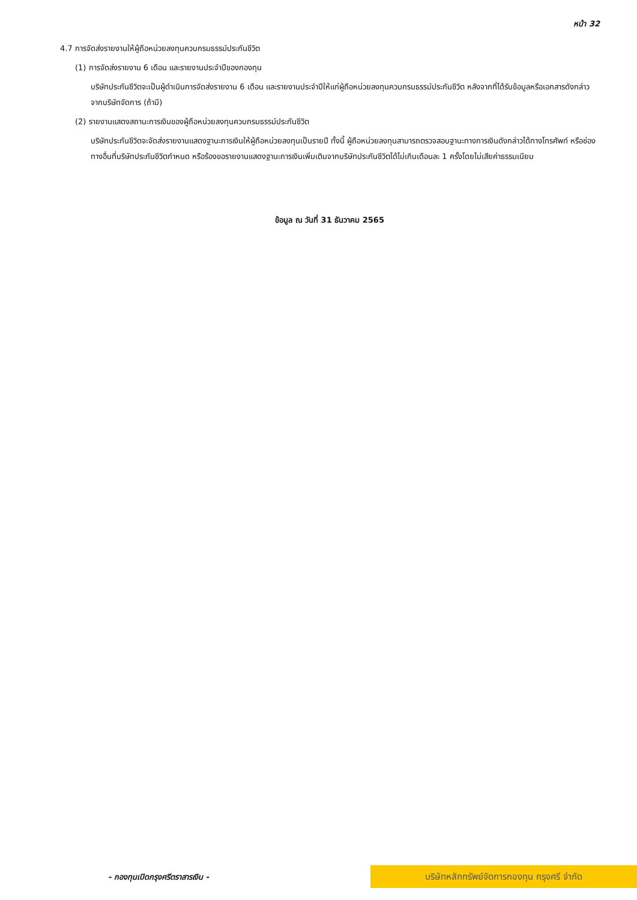หน้า 32
4.7 การจัดส่งรายงานให้ผู้ถือหน่วยลงทุนควบกรมธรรม์ประกันชีวิต
(1) การจัดส่งรายงาน 6 เดือน และรายงานประจำปีของกองทุน
บริษัทประกันชีวิตจะเป็นผู้ดำเนินการจัดส่งรายงาน 6 เดือน และรายงานประจำปีให้แก่ผู้ถือหน่วยลงทุนควบกรมธรรม์ประกันชีวิต หลังจากที่ได้รับข้อมูลหรือเอกสารดังกล่าวจากบริษัทจัดการ (ถ้ามี)
(2) รายงานแสดงสถานะการเงินของผู้ถือหน่วยลงทุนควบกรมธรรม์ประกันชีวิต
บริษัทประกันชีวิตจะจัดส่งรายงานแสดงฐานะการเงินให้ผู้ถือหน่วยลงทุนเป็นรายปี ทั้งนี้ ผู้ถือหน่วยลงทุนสามารถตรวจสอบฐานะทางการเงินดังกล่าวได้ทางโทรศัพท์ หรือช่องทางอื่นที่บริษัทประกันชีวิตกำหนด หรือร้องขอรายงานแสดงฐานะการเงินเพิ่มเติมจากบริษัทประกันชีวิตได้ไม่เกินเดือนละ 1 ครั้งโดยไม่เสียค่าธรรมเนียม
ข้อมูล ณ วันที่ 31 ธันวาคม 2565
- กองทุนเปิดกรุงศรีตราสารเงิน -
บริษัทหลักทรัพย์จัดการกองทุน กรุงศรี จำกัด